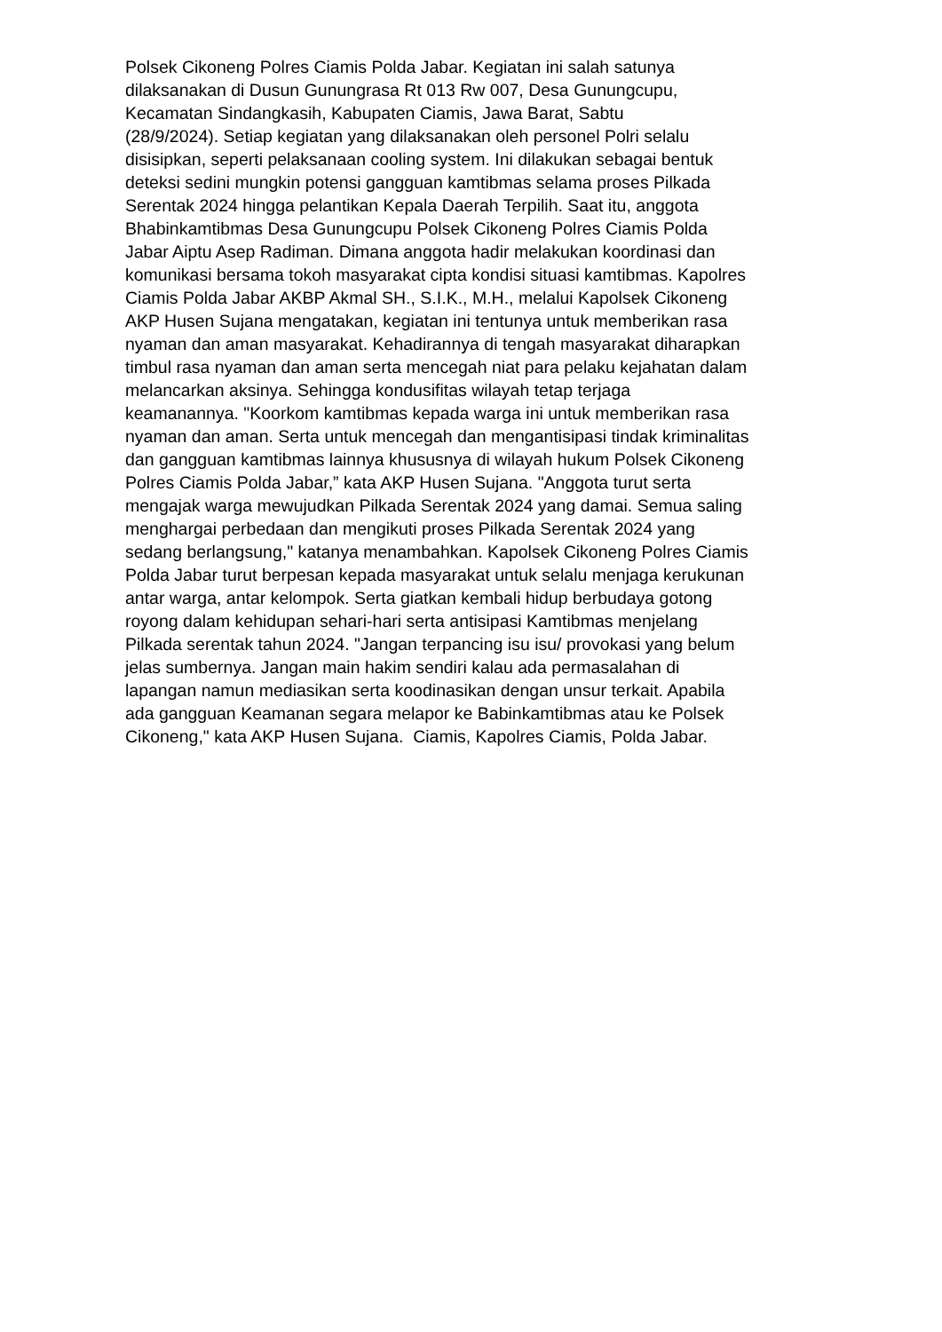Polsek Cikoneng Polres Ciamis Polda Jabar. Kegiatan ini salah satunya
dilaksanakan di Dusun Gunungrasa Rt 013 Rw 007, Desa Gunungcupu,
Kecamatan Sindangkasih, Kabupaten Ciamis, Jawa Barat, Sabtu
(28/9/2024). Setiap kegiatan yang dilaksanakan oleh personel Polri selalu
disisipkan, seperti pelaksanaan cooling system. Ini dilakukan sebagai bentuk
deteksi sedini mungkin potensi gangguan kamtibmas selama proses Pilkada
Serentak 2024 hingga pelantikan Kepala Daerah Terpilih. Saat itu, anggota
Bhabinkamtibmas Desa Gunungcupu Polsek Cikoneng Polres Ciamis Polda
Jabar Aiptu Asep Radiman. Dimana anggota hadir melakukan koordinasi dan
komunikasi bersama tokoh masyarakat cipta kondisi situasi kamtibmas. Kapolres
Ciamis Polda Jabar AKBP Akmal SH., S.I.K., M.H., melalui Kapolsek Cikoneng
AKP Husen Sujana mengatakan, kegiatan ini tentunya untuk memberikan rasa
nyaman dan aman masyarakat. Kehadirannya di tengah masyarakat diharapkan
timbul rasa nyaman dan aman serta mencegah niat para pelaku kejahatan dalam
melancarkan aksinya. Sehingga kondusifitas wilayah tetap terjaga
keamanannya. "Koorkom kamtibmas kepada warga ini untuk memberikan rasa
nyaman dan aman. Serta untuk mencegah dan mengantisipasi tindak kriminalitas
dan gangguan kamtibmas lainnya khususnya di wilayah hukum Polsek Cikoneng
Polres Ciamis Polda Jabar,” kata AKP Husen Sujana. "Anggota turut serta
mengajak warga mewujudkan Pilkada Serentak 2024 yang damai. Semua saling
menghargai perbedaan dan mengikuti proses Pilkada Serentak 2024 yang
sedang berlangsung," katanya menambahkan. Kapolsek Cikoneng Polres Ciamis
Polda Jabar turut berpesan kepada masyarakat untuk selalu menjaga kerukunan
antar warga, antar kelompok. Serta giatkan kembali hidup berbudaya gotong
royong dalam kehidupan sehari-hari serta antisipasi Kamtibmas menjelang
Pilkada serentak tahun 2024. "Jangan terpancing isu isu/ provokasi yang belum
jelas sumbernya. Jangan main hakim sendiri kalau ada permasalahan di
lapangan namun mediasikan serta koodinasikan dengan unsur terkait. Apabila
ada gangguan Keamanan segara melapor ke Babinkamtibmas atau ke Polsek
Cikoneng," kata AKP Husen Sujana. Ciamis, Kapolres Ciamis, Polda Jabar.